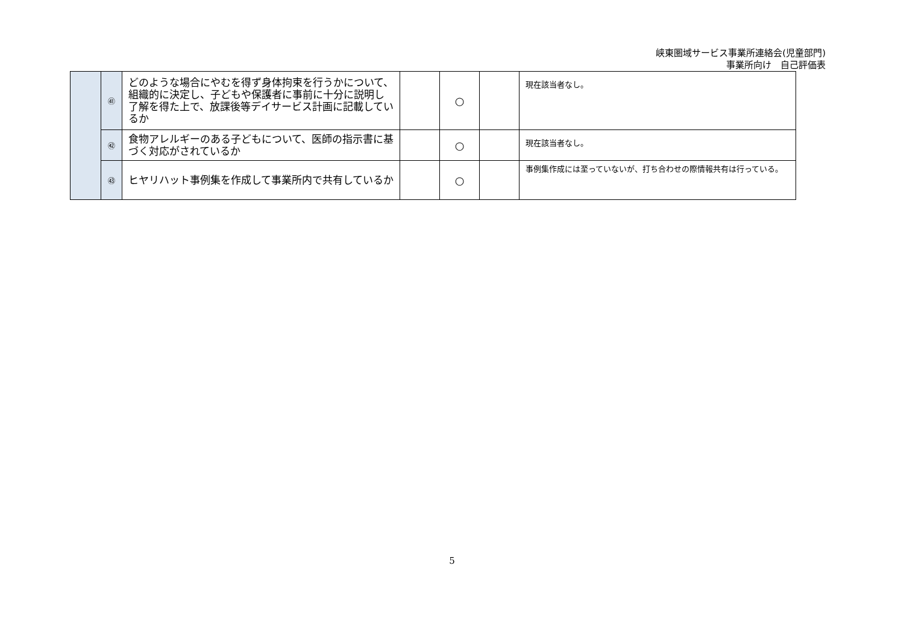峡東圏域サービス事業所連絡会(児童部門)
事業所向け　自己評価表
| | ㊶ | どのような場合にやむを得ず身体拘束を行うかについて、組織的に決定し、子どもや保護者に事前に十分に説明し了解を得た上で、放課後等デイサービス計画に記載しているか | | ○ | | 現在該当者なし。 |
| | ㊷ | 食物アレルギーのある子どもについて、医師の指示書に基づく対応がされているか | | ○ | | 現在該当者なし。 |
| | ㊸ | ヒヤリハット事例集を作成して事業所内で共有しているか | | ○ | | 事例集作成には至っていないが、打ち合わせの際情報共有は行っている。 |
5